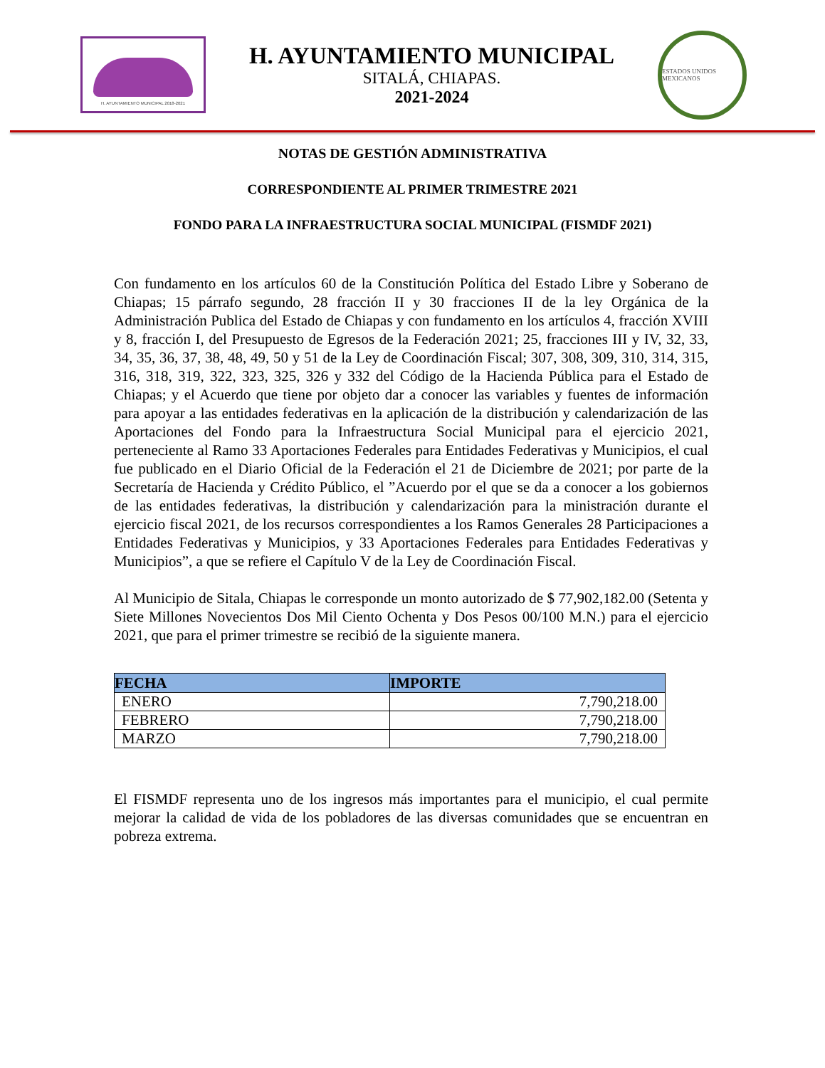H. AYUNTAMIENTO MUNICIPAL 2018-2021
H. AYUNTAMIENTO MUNICIPAL
SITALÁ, CHIAPAS.
2021-2024
ESTADOS UNIDOS MEXICANOS
NOTAS DE GESTIÓN ADMINISTRATIVA
CORRESPONDIENTE AL PRIMER TRIMESTRE 2021
FONDO PARA LA INFRAESTRUCTURA SOCIAL MUNICIPAL (FISMDF 2021)
Con fundamento en los artículos 60 de la Constitución Política del Estado Libre y Soberano de Chiapas; 15 párrafo segundo, 28 fracción II y 30 fracciones II de la ley Orgánica de la Administración Publica del Estado de Chiapas y con fundamento en los artículos 4, fracción XVIII y 8, fracción I, del Presupuesto de Egresos de la Federación 2021; 25, fracciones III y IV, 32, 33, 34, 35, 36, 37, 38, 48, 49, 50 y 51 de la Ley de Coordinación Fiscal; 307, 308, 309, 310, 314, 315, 316, 318, 319, 322, 323, 325, 326 y 332 del Código de la Hacienda Pública para el Estado de Chiapas; y el Acuerdo que tiene por objeto dar a conocer las variables y fuentes de información para apoyar a las entidades federativas en la aplicación de la distribución y calendarización de las Aportaciones del Fondo para la Infraestructura Social Municipal para el ejercicio 2021, perteneciente al Ramo 33 Aportaciones Federales para Entidades Federativas y Municipios, el cual fue publicado en el Diario Oficial de la Federación el 21 de Diciembre de 2021; por parte de la Secretaría de Hacienda y Crédito Público, el ”Acuerdo por el que se da a conocer a los gobiernos de las entidades federativas, la distribución y calendarización para la ministración durante el ejercicio fiscal 2021, de los recursos correspondientes a los Ramos Generales 28 Participaciones a Entidades Federativas y Municipios, y 33 Aportaciones Federales para Entidades Federativas y Municipios”, a que se refiere el Capítulo V de la Ley de Coordinación Fiscal.
Al Municipio de Sitala, Chiapas le corresponde un monto autorizado de $ 77,902,182.00 (Setenta y Siete Millones Novecientos Dos Mil Ciento Ochenta y Dos Pesos 00/100 M.N.) para el ejercicio 2021, que para el primer trimestre se recibió de la siguiente manera.
| FECHA | IMPORTE |
| --- | --- |
| ENERO | 7,790,218.00 |
| FEBRERO | 7,790,218.00 |
| MARZO | 7,790,218.00 |
El FISMDF representa uno de los ingresos más importantes para el municipio, el cual permite mejorar la calidad de vida de los pobladores de las diversas comunidades que se encuentran en pobreza extrema.